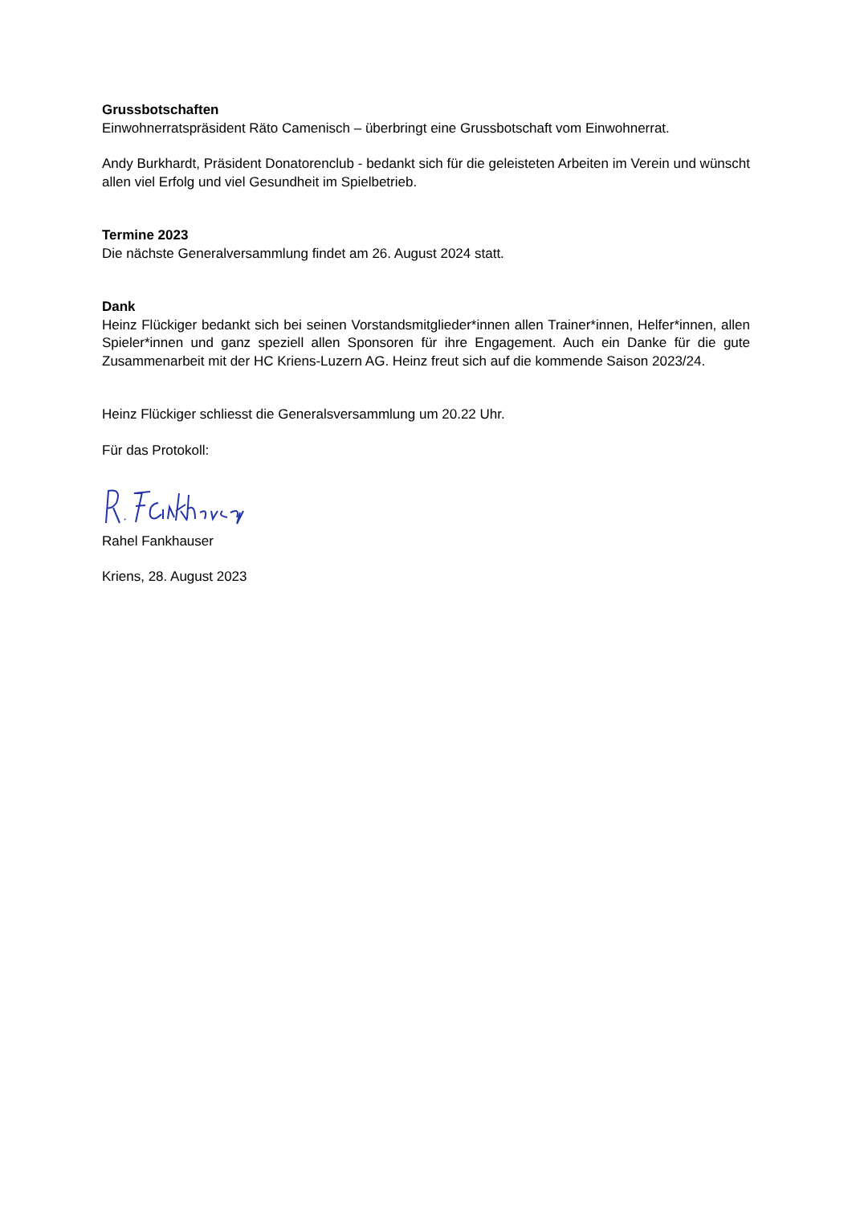Grussbotschaften
Einwohnerratspräsident Räto Camenisch – überbringt eine Grussbotschaft vom Einwohnerrat.
Andy Burkhardt, Präsident Donatorenclub - bedankt sich für die geleisteten Arbeiten im Verein und wünscht allen viel Erfolg und viel Gesundheit im Spielbetrieb.
Termine 2023
Die nächste Generalversammlung findet am 26. August 2024 statt.
Dank
Heinz Flückiger bedankt sich bei seinen Vorstandsmitglieder*innen allen Trainer*innen, Helfer*innen, allen Spieler*innen und ganz speziell allen Sponsoren für ihre Engagement. Auch ein Danke für die gute Zusammenarbeit mit der HC Kriens-Luzern AG. Heinz freut sich auf die kommende Saison 2023/24.
Heinz Flückiger schliesst die Generalsversammlung um 20.22 Uhr.
Für das Protokoll:
Rahel Fankhauser
Kriens, 28. August 2023